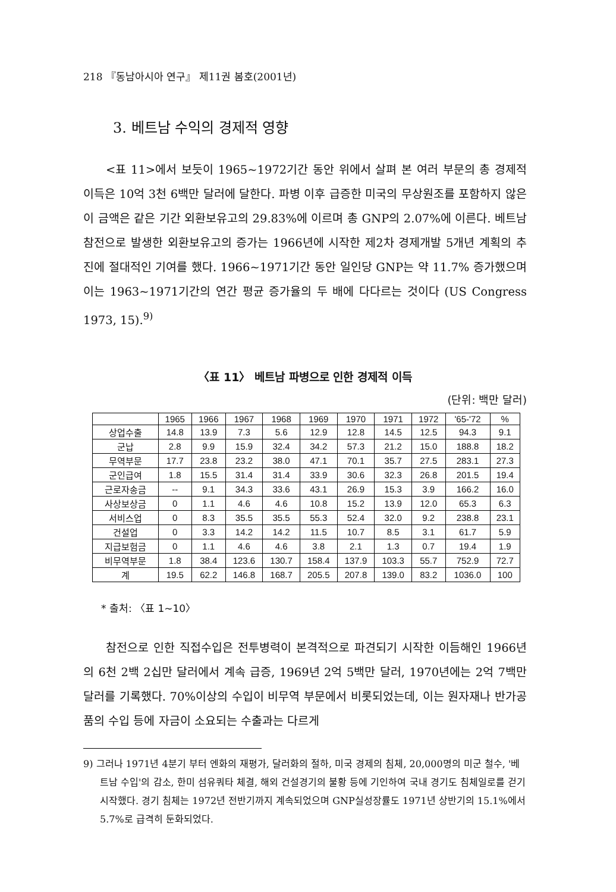218 『동남아시아 연구』 제11권 봄호(2001년)
3. 베트남 수익의 경제적 영향
<표 11>에서 보듯이 1965~1972기간 동안 위에서 살펴 본 여러 부문의 총 경제적 이득은 10억 3천 6백만 달러에 달한다. 파병 이후 급증한 미국의 무상원조를 포함하지 않은 이 금액은 같은 기간 외환보유고의 29.83%에 이르며 총 GNP의 2.07%에 이른다. 베트남 참전으로 발생한 외환보유고의 증가는 1966년에 시작한 제2차 경제개발 5개년 계획의 추진에 절대적인 기여를 했다. 1966~1971기간 동안 일인당 GNP는 약 11.7% 증가했으며 이는 1963~1971기간의 연간 평균 증가율의 두 배에 다다르는 것이다 (US Congress 1973, 15).<sup>9)</sup>
〈표 11〉 베트남 파병으로 인한 경제적 이득
(단위: 백만 달러)
| | 1965 | 1966 | 1967 | 1968 | 1969 | 1970 | 1971 | 1972 | '65-'72 | % |
| --- | --- | --- | --- | --- | --- | --- | --- | --- | --- | --- |
| 상업수출 | 14.8 | 13.9 | 7.3 | 5.6 | 12.9 | 12.8 | 14.5 | 12.5 | 94.3 | 9.1 |
| 군납 | 2.8 | 9.9 | 15.9 | 32.4 | 34.2 | 57.3 | 21.2 | 15.0 | 188.8 | 18.2 |
| 무역부문 | 17.7 | 23.8 | 23.2 | 38.0 | 47.1 | 70.1 | 35.7 | 27.5 | 283.1 | 27.3 |
| 군인급여 | 1.8 | 15.5 | 31.4 | 31.4 | 33.9 | 30.6 | 32.3 | 26.8 | 201.5 | 19.4 |
| 근로자송금 | -- | 9.1 | 34.3 | 33.6 | 43.1 | 26.9 | 15.3 | 3.9 | 166.2 | 16.0 |
| 사상보상금 | 0 | 1.1 | 4.6 | 4.6 | 10.8 | 15.2 | 13.9 | 12.0 | 65.3 | 6.3 |
| 서비스업 | 0 | 8.3 | 35.5 | 35.5 | 55.3 | 52.4 | 32.0 | 9.2 | 238.8 | 23.1 |
| 건설업 | 0 | 3.3 | 14.2 | 14.2 | 11.5 | 10.7 | 8.5 | 3.1 | 61.7 | 5.9 |
| 지급보험금 | 0 | 1.1 | 4.6 | 4.6 | 3.8 | 2.1 | 1.3 | 0.7 | 19.4 | 1.9 |
| 비무역부문 | 1.8 | 38.4 | 123.6 | 130.7 | 158.4 | 137.9 | 103.3 | 55.7 | 752.9 | 72.7 |
| 계 | 19.5 | 62.2 | 146.8 | 168.7 | 205.5 | 207.8 | 139.0 | 83.2 | 1036.0 | 100 |
* 출처: 〈표 1~10〉
참전으로 인한 직접수입은 전투병력이 본격적으로 파견되기 시작한 이듬해인 1966년의 6천 2백 2십만 달러에서 계속 급증, 1969년 2억 5백만 달러, 1970년에는 2억 7백만 달러를 기록했다. 70%이상의 수입이 비무역 부문에서 비롯되었는데, 이는 원자재나 반가공품의 수입 등에 자금이 소요되는 수출과는 다르게
9) 그러나 1971년 4분기 부터 엔화의 재평가, 달러화의 절하, 미국 경제의 침체, 20,000명의 미군 철수, '베트남 수입'의 감소, 한미 섬유쿼타 체결, 해외 건설경기의 불황 등에 기인하여 국내 경기도 침체일로를 걷기 시작했다. 경기 침체는 1972년 전반기까지 계속되었으며 GNP실성장률도 1971년 상반기의 15.1%에서 5.7%로 급격히 둔화되었다.